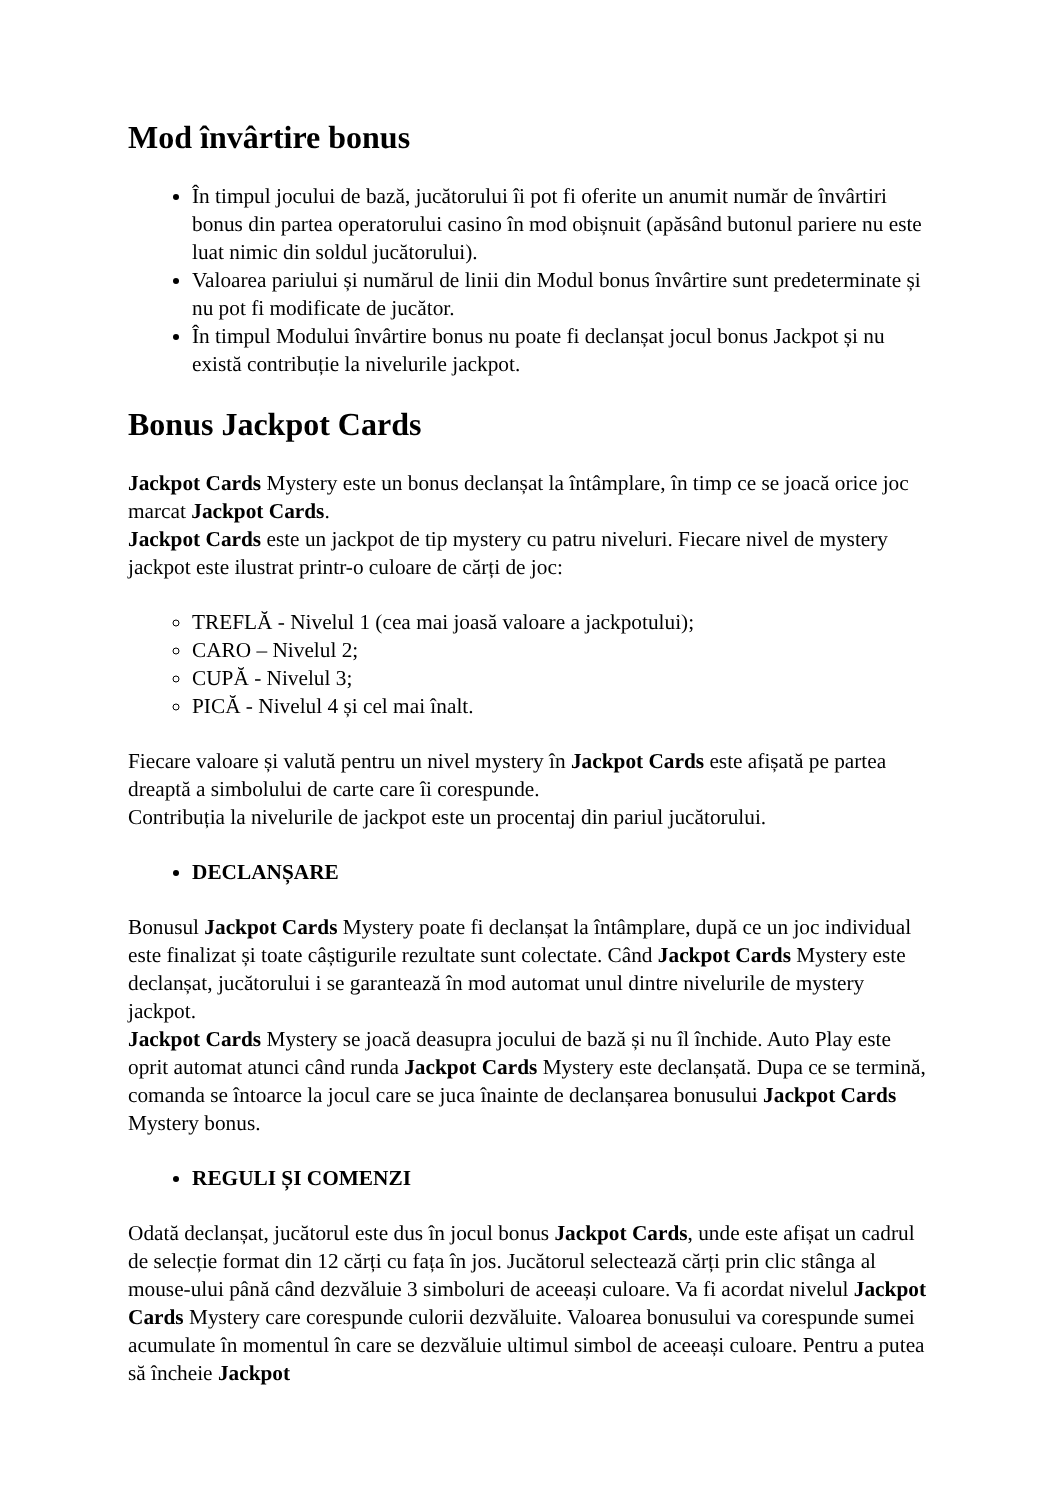Mod învârtire bonus
În timpul jocului de bază, jucătorului îi pot fi oferite un anumit număr de învârtiri bonus din partea operatorului casino în mod obișnuit (apăsând butonul pariere nu este luat nimic din soldul jucătorului).
Valoarea pariului și numărul de linii din Modul bonus învârtire sunt predeterminate și nu pot fi modificate de jucător.
În timpul Modului învârtire bonus nu poate fi declanșat jocul bonus Jackpot și nu există contribuție la nivelurile jackpot.
Bonus Jackpot Cards
Jackpot Cards Mystery este un bonus declanșat la întâmplare, în timp ce se joacă orice joc marcat Jackpot Cards.
Jackpot Cards este un jackpot de tip mystery cu patru niveluri. Fiecare nivel de mystery jackpot este ilustrat printr-o culoare de cărți de joc:
TREFLĂ - Nivelul 1 (cea mai joasă valoare a jackpotului);
CARO – Nivelul 2;
CUPĂ - Nivelul 3;
PICĂ - Nivelul 4 și cel mai înalt.
Fiecare valoare și valută pentru un nivel mystery în Jackpot Cards este afișată pe partea dreaptă a simbolului de carte care îi corespunde.
Contribuția la nivelurile de jackpot este un procentaj din pariul jucătorului.
DECLANȘARE
Bonusul Jackpot Cards Mystery poate fi declanșat la întâmplare, după ce un joc individual este finalizat și toate câștigurile rezultate sunt colectate. Când Jackpot Cards Mystery este declanșat, jucătorului i se garantează în mod automat unul dintre nivelurile de mystery jackpot.
Jackpot Cards Mystery se joacă deasupra jocului de bază și nu îl închide. Auto Play este oprit automat atunci când runda Jackpot Cards Mystery este declanșată. Dupa ce se termină, comanda se întoarce la jocul care se juca înainte de declanșarea bonusului Jackpot Cards Mystery bonus.
REGULI ȘI COMENZI
Odată declanșat, jucătorul este dus în jocul bonus Jackpot Cards, unde este afișat un cadrul de selecție format din 12 cărți cu fața în jos. Jucătorul selectează cărți prin clic stânga al mouse-ului până când dezvăluie 3 simboluri de aceeași culoare. Va fi acordat nivelul Jackpot Cards Mystery care corespunde culorii dezvăluite. Valoarea bonusului va corespunde sumei acumulate în momentul în care se dezvăluie ultimul simbol de aceeași culoare. Pentru a putea să încheie Jackpot